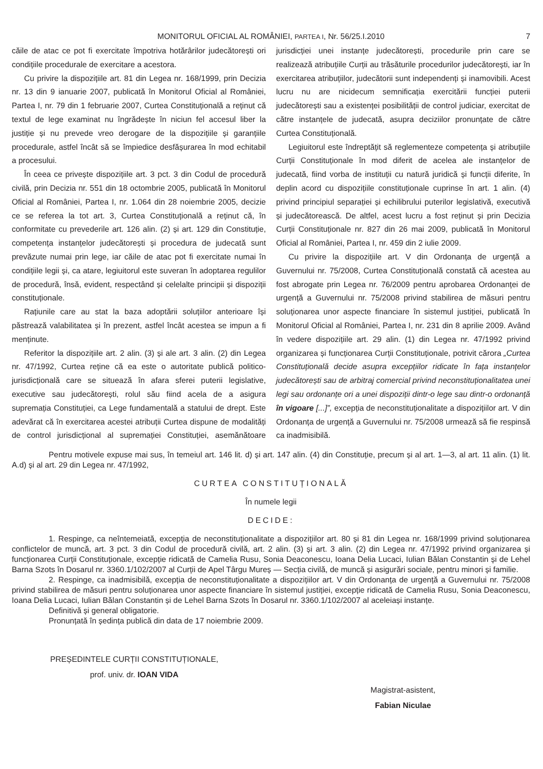MONITORUL OFICIAL AL ROMÂNIEI, PARTEA I, Nr. 56/25.I.2010
7
căile de atac ce pot fi exercitate împotriva hotărârilor judecătorești ori condițiile procedurale de exercitare a acestora.
Cu privire la dispozițiile art. 81 din Legea nr. 168/1999, prin Decizia nr. 13 din 9 ianuarie 2007, publicată în Monitorul Oficial al României, Partea I, nr. 79 din 1 februarie 2007, Curtea Constituțională a reținut că textul de lege examinat nu îngrădește în niciun fel accesul liber la justiție și nu prevede vreo derogare de la dispozițiile și garanțiile procedurale, astfel încât să se împiedice desfășurarea în mod echitabil a procesului.
În ceea ce privește dispozițiile art. 3 pct. 3 din Codul de procedură civilă, prin Decizia nr. 551 din 18 octombrie 2005, publicată în Monitorul Oficial al României, Partea I, nr. 1.064 din 28 noiembrie 2005, decizie ce se referea la tot art. 3, Curtea Constituțională a reținut că, în conformitate cu prevederile art. 126 alin. (2) și art. 129 din Constituție, competența instanțelor judecătorești și procedura de judecată sunt prevăzute numai prin lege, iar căile de atac pot fi exercitate numai în condițiile legii și, ca atare, legiuitorul este suveran în adoptarea regulilor de procedură, însă, evident, respectând și celelalte principii și dispoziții constituționale.
Rațiunile care au stat la baza adoptării soluțiilor anterioare își păstrează valabilitatea și în prezent, astfel încât acestea se impun a fi menținute.
Referitor la dispozițiile art. 2 alin. (3) și ale art. 3 alin. (2) din Legea nr. 47/1992, Curtea reține că ea este o autoritate publică politico-jurisdicțională care se situează în afara sferei puterii legislative, executive sau judecătorești, rolul său fiind acela de a asigura supremația Constituției, ca Lege fundamentală a statului de drept. Este adevărat că în exercitarea acestei atribuții Curtea dispune de modalități de control jurisdicțional al supremației Constituției, asemănătoare jurisdicției unei instanțe judecătorești, procedurile prin care se realizează atribuțiile Curții au trăsăturile procedurilor judecătorești, iar în exercitarea atribuțiilor, judecătorii sunt independenți și inamovibili. Acest lucru nu are nicidecum semnificația exercitării funcției puterii judecătorești sau a existenței posibilității de control judiciar, exercitat de către instanțele de judecată, asupra deciziilor pronunțate de către Curtea Constituțională.
Legiuitorul este îndreptățit să reglementeze competența și atribuțiile Curții Constituționale în mod diferit de acelea ale instanțelor de judecată, fiind vorba de instituții cu natură juridică și funcții diferite, în deplin acord cu dispozițiile constituționale cuprinse în art. 1 alin. (4) privind principiul separației și echilibrului puterilor legislativă, executivă și judecătorească. De altfel, acest lucru a fost reținut și prin Decizia Curții Constituționale nr. 827 din 26 mai 2009, publicată în Monitorul Oficial al României, Partea I, nr. 459 din 2 iulie 2009.
Cu privire la dispozițiile art. V din Ordonanța de urgență a Guvernului nr. 75/2008, Curtea Constituțională constată că acestea au fost abrogate prin Legea nr. 76/2009 pentru aprobarea Ordonanței de urgență a Guvernului nr. 75/2008 privind stabilirea de măsuri pentru soluționarea unor aspecte financiare în sistemul justiției, publicată în Monitorul Oficial al României, Partea I, nr. 231 din 8 aprilie 2009. Având în vedere dispozițiile art. 29 alin. (1) din Legea nr. 47/1992 privind organizarea și funcționarea Curții Constituționale, potrivit cărora „Curtea Constituțională decide asupra excepțiilor ridicate în fața instanțelor judecătorești sau de arbitraj comercial privind neconstituționalitatea unei legi sau ordonanțe ori a unei dispoziții dintr-o lege sau dintr-o ordonanță în vigoare [...]”, excepția de neconstituționalitate a dispozițiilor art. V din Ordonanța de urgență a Guvernului nr. 75/2008 urmează să fie respinsă ca inadmisibilă.
Pentru motivele expuse mai sus, în temeiul art. 146 lit. d) și art. 147 alin. (4) din Constituție, precum și al art. 1—3, al art. 11 alin. (1) lit. A.d) și al art. 29 din Legea nr. 47/1992,
CURTEA CONSTITUȚIONALĂ
În numele legii
DECIDE:
1. Respinge, ca neîntemeiată, excepția de neconstituționalitate a dispozițiilor art. 80 și 81 din Legea nr. 168/1999 privind soluționarea conflictelor de muncă, art. 3 pct. 3 din Codul de procedură civilă, art. 2 alin. (3) și art. 3 alin. (2) din Legea nr. 47/1992 privind organizarea și funcționarea Curții Constituționale, excepție ridicată de Camelia Rusu, Sonia Deaconescu, Ioana Delia Lucaci, Iulian Bălan Constantin și de Lehel Barna Szots în Dosarul nr. 3360.1/102/2007 al Curții de Apel Târgu Mureș — Secția civilă, de muncă și asigurări sociale, pentru minori și familie.
2. Respinge, ca inadmisibilă, excepția de neconstituționalitate a dispozițiilor art. V din Ordonanța de urgență a Guvernului nr. 75/2008 privind stabilirea de măsuri pentru soluționarea unor aspecte financiare în sistemul justiției, excepție ridicată de Camelia Rusu, Sonia Deaconescu, Ioana Delia Lucaci, Iulian Bălan Constantin și de Lehel Barna Szots în Dosarul nr. 3360.1/102/2007 al aceleiași instanțe.
Definitivă și general obligatorie.
Pronunțată în ședința publică din data de 17 noiembrie 2009.
PREȘEDINTELE CURȚII CONSTITUȚIONALE,
prof. univ. dr. IOAN VIDA
Magistrat-asistent,
Fabian Niculae